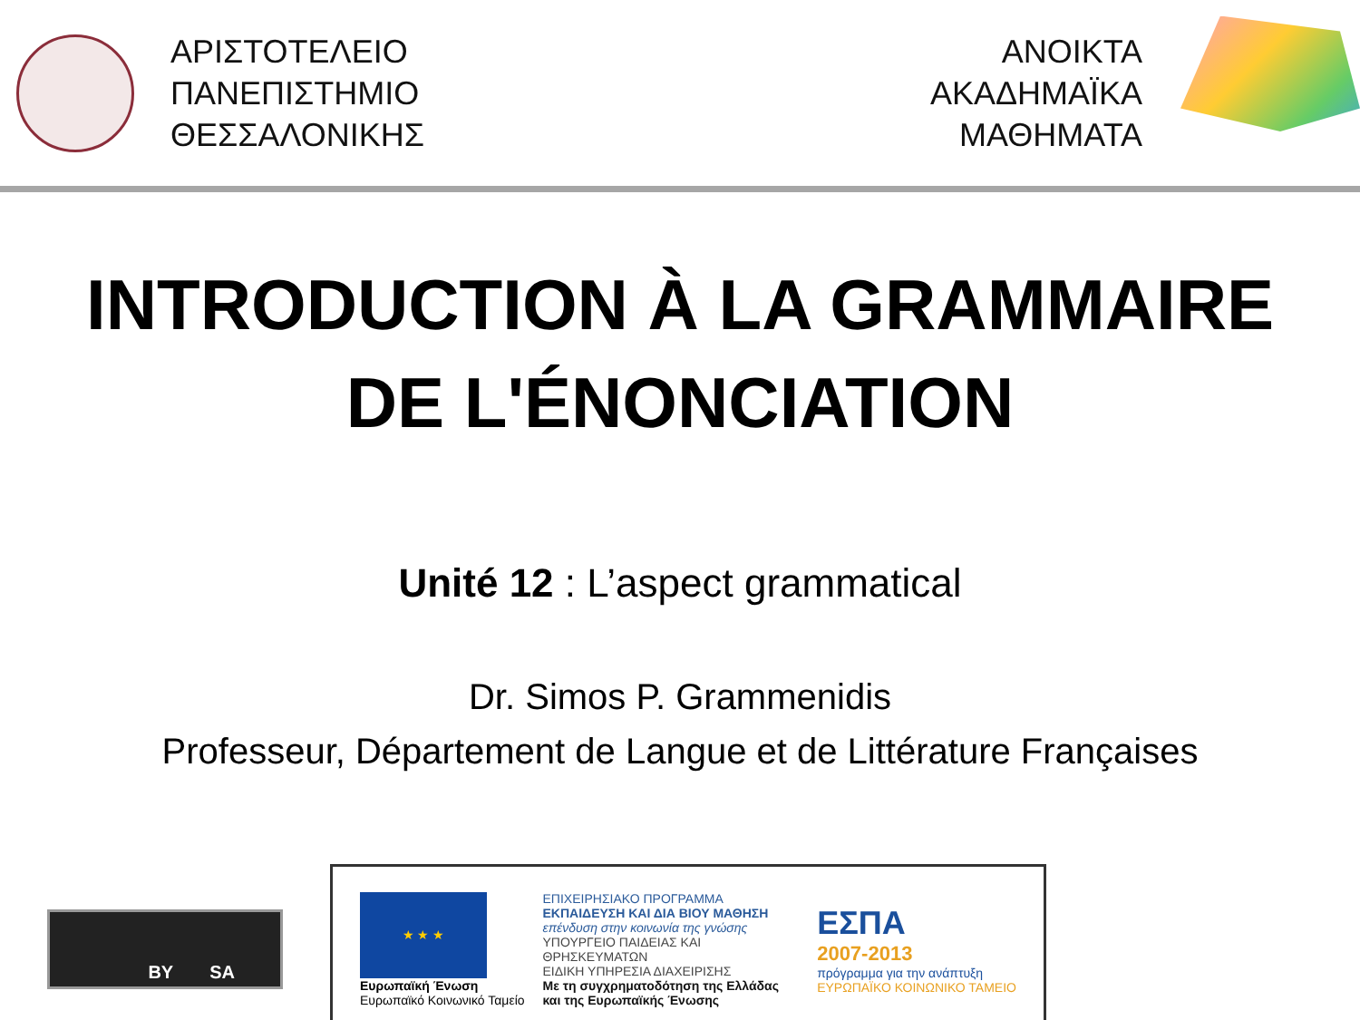ΑΡΙΣΤΟΤΕΛΕΙΟ
ΠΑΝΕΠΙΣΤΗΜΙΟ
ΘΕΣΣΑΛΟΝΙΚΗΣ
ΑΝΟΙΚΤΑ
ΑΚΑΔΗΜΑΪΚΑ
ΜΑΘΗΜΑΤΑ
INTRODUCTION À LA GRAMMAIRE
DE L'ÉNONCIATION
Unité 12 : L’aspect grammatical
Dr. Simos P. Grammenidis
Professeur, Département de Langue et de Littérature Françaises
BY SA
★ ★ ★
Ευρωπαϊκή Ένωση
Ευρωπαϊκό Κοινωνικό Ταμείο
ΕΠΙΧΕΙΡΗΣΙΑΚΟ ΠΡΟΓΡΑΜΜΑ
ΕΚΠΑΙΔΕΥΣΗ ΚΑΙ ΔΙΑ ΒΙΟΥ ΜΑΘΗΣΗ
επένδυση στην κοινωνία της γνώσης
ΥΠΟΥΡΓΕΙΟ ΠΑΙΔΕΙΑΣ ΚΑΙ ΘΡΗΣΚΕΥΜΑΤΩΝ
ΕΙΔΙΚΗ ΥΠΗΡΕΣΙΑ ΔΙΑΧΕΙΡΙΣΗΣ
Με τη συγχρηματοδότηση της Ελλάδας και της Ευρωπαϊκής Ένωσης
ΕΣΠΑ
2007-2013
πρόγραμμα για την ανάπτυξη
ΕΥΡΩΠΑΪΚΟ ΚΟΙΝΩΝΙΚΟ ΤΑΜΕΙΟ